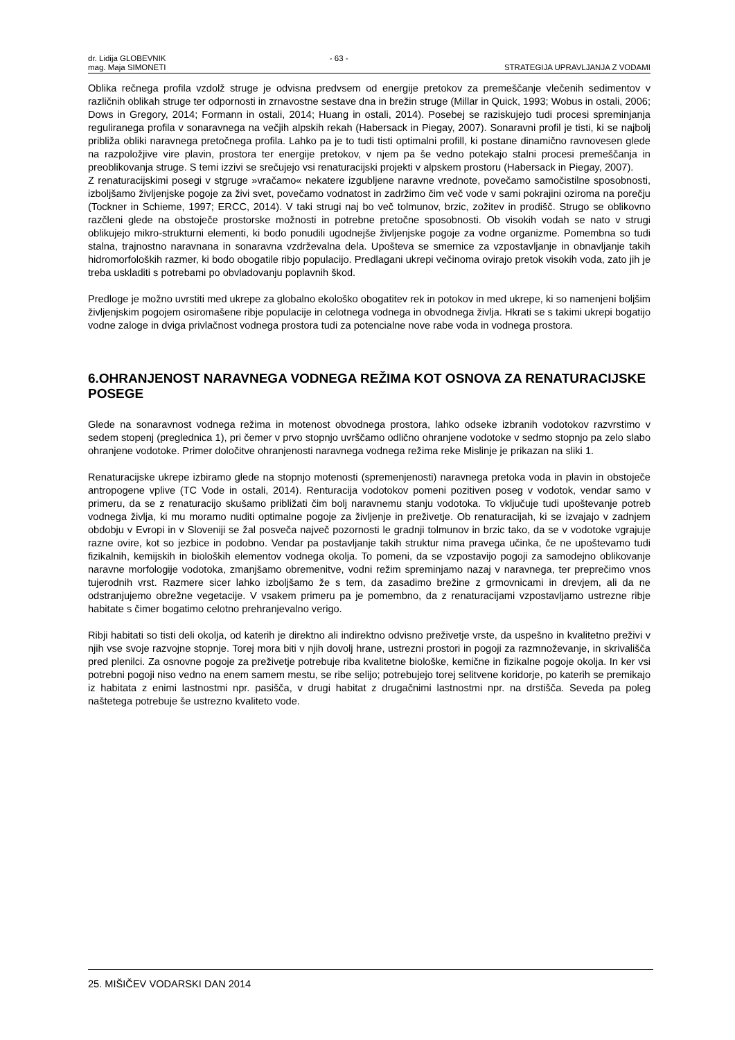dr. Lidija GLOBEVNIK - 63 -
mag. Maja SIMONETI STRATEGIJA UPRAVLJANJA Z VODAMI
Oblika rečnega profila vzdolž struge je odvisna predvsem od energije pretokov za premeščanje vlečenih sedimentov v različnih oblikah struge ter odpornosti in zrnavostne sestave dna in brežin struge (Millar in Quick, 1993; Wobus in ostali, 2006; Dows in Gregory, 2014; Formann in ostali, 2014; Huang in ostali, 2014). Posebej se raziskujejo tudi procesi spreminjanja reguliranega profila v sonaravnega na večjih alpskih rekah (Habersack in Piegay, 2007). Sonaravni profil je tisti, ki se najbolj približa obliki naravnega pretočnega profila. Lahko pa je to tudi tisti optimalni profill, ki postane dinamično ravnovesen glede na razpoložjive vire plavin, prostora ter energije pretokov, v njem pa še vedno potekajo stalni procesi premeščanja in preoblikovanja struge. S temi izzivi se srečujejo vsi renaturacijski projekti v alpskem prostoru (Habersack in Piegay, 2007).
Z renaturacijskimi posegi v stgruge »vračamo« nekatere izgubljene naravne vrednote, povečamo samočistilne sposobnosti, izboljšamo življenjske pogoje za živi svet, povečamo vodnatost in zadržimo čim več vode v sami pokrajini oziroma na porečju (Tockner in Schieme, 1997; ERCC, 2014). V taki strugi naj bo več tolmunov, brzic, zožitev in prodišč. Strugo se oblikovno razčleni glede na obstoječe prostorske možnosti in potrebne pretočne sposobnosti. Ob visokih vodah se nato v strugi oblikujejo mikro-strukturni elementi, ki bodo ponudili ugodnejše življenjske pogoje za vodne organizme. Pomembna so tudi stalna, trajnostno naravnana in sonaravna vzdrževalna dela. Upošteva se smernice za vzpostavljanje in obnavljanje takih hidromorfoloških razmer, ki bodo obogatile ribjo populacijo. Predlagani ukrepi večinoma ovirajo pretok visokih voda, zato jih je treba uskladiti s potrebami po obvladovanju poplavnih škod.
Predloge je možno uvrstiti med ukrepe za globalno ekološko obogatitev rek in potokov in med ukrepe, ki so namenjeni boljšim življenjskim pogojem osiromašene ribje populacije in celotnega vodnega in obvodnega življa. Hkrati se s takimi ukrepi bogatijo vodne zaloge in dviga privlačnost vodnega prostora tudi za potencialne nove rabe voda in vodnega prostora.
6.OHRANJENOST NARAVNEGA VODNEGA REŽIMA KOT OSNOVA ZA RENATURACIJSKE POSEGE
Glede na sonaravnost vodnega režima in motenost obvodnega prostora, lahko odseke izbranih vodotokov razvrstimo v sedem stopenj (preglednica 1), pri čemer v prvo stopnjo uvrščamo odlično ohranjene vodotoke v sedmo stopnjo pa zelo slabo ohranjene vodotoke. Primer določitve ohranjenosti naravnega vodnega režima reke Mislinje je prikazan na sliki 1.
Renaturacijske ukrepe izbiramo glede na stopnjo motenosti (spremenjenosti) naravnega pretoka voda in plavin in obstoječe antropogene vplive (TC Vode in ostali, 2014). Renturacija vodotokov pomeni pozitiven poseg v vodotok, vendar samo v primeru, da se z renaturacijo skušamo približati čim bolj naravnemu stanju vodotoka. To vključuje tudi upoštevanje potreb vodnega življa, ki mu moramo nuditi optimalne pogoje za življenje in preživetje. Ob renaturacijah, ki se izvajajo v zadnjem obdobju v Evropi in v Sloveniji se žal posveča največ pozornosti le gradnji tolmunov in brzic tako, da se v vodotoke vgrajuje razne ovire, kot so jezbice in podobno. Vendar pa postavljanje takih struktur nima pravega učinka, če ne upoštevamo tudi fizikalnih, kemijskih in bioloških elementov vodnega okolja. To pomeni, da se vzpostavijo pogoji za samodejno oblikovanje naravne morfologije vodotoka, zmanjšamo obremenitve, vodni režim spreminjamo nazaj v naravnega, ter preprečimo vnos tujerodnih vrst. Razmere sicer lahko izboljšamo že s tem, da zasadimo brežine z grmovnicami in drevjem, ali da ne odstranjujemo obrežne vegetacije. V vsakem primeru pa je pomembno, da z renaturacijami vzpostavljamo ustrezne ribje habitate s čimer bogatimo celotno prehranjevalno verigo.
Ribji habitati so tisti deli okolja, od katerih je direktno ali indirektno odvisno preživetje vrste, da uspešno in kvalitetno preživi v njih vse svoje razvojne stopnje. Torej mora biti v njih dovolj hrane, ustrezni prostori in pogoji za razmnoževanje, in skrivališča pred plenilci. Za osnovne pogoje za preživetje potrebuje riba kvalitetne biološke, kemične in fizikalne pogoje okolja. In ker vsi potrebni pogoji niso vedno na enem samem mestu, se ribe selijo; potrebujejo torej selitvene koridorje, po katerih se premikajo iz habitata z enimi lastnostmi npr. pasišča, v drugi habitat z drugačnimi lastnostmi npr. na drstišča. Seveda pa poleg naštetega potrebuje še ustrezno kvaliteto vode.
25. MIŠIČEV VODARSKI DAN 2014